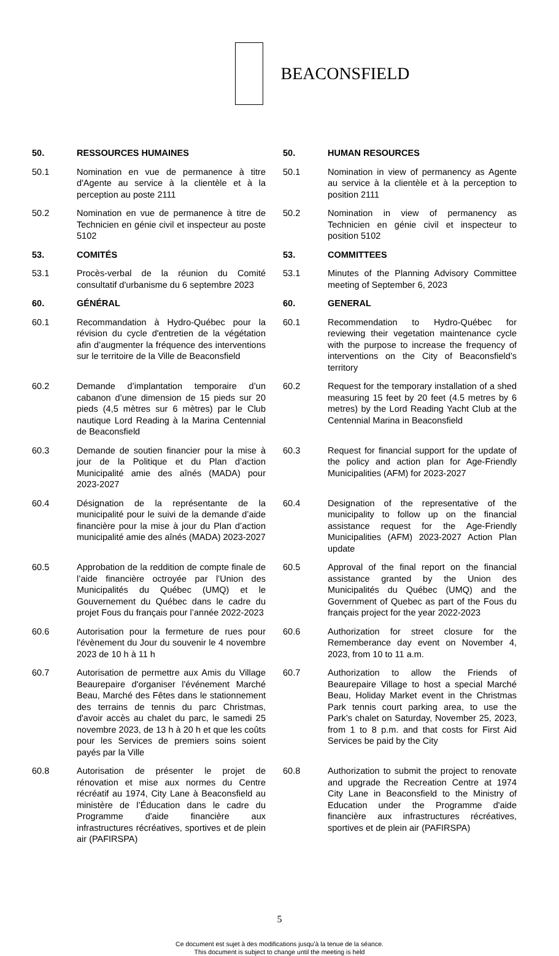BEACONSFIELD
| 50. | RESSOURCES HUMAINES | 50. | HUMAN RESOURCES |
| 50.1 | Nomination en vue de permanence à titre d'Agente au service à la clientèle et à la perception au poste 2111 | 50.1 | Nomination in view of permanency as Agente au service à la clientèle et à la perception to position 2111 |
| 50.2 | Nomination en vue de permanence à titre de Technicien en génie civil et inspecteur au poste 5102 | 50.2 | Nomination in view of permanency as Technicien en génie civil et inspecteur to position 5102 |
| 53. | COMITÉS | 53. | COMMITTEES |
| 53.1 | Procès-verbal de la réunion du Comité consultatif d'urbanisme du 6 septembre 2023 | 53.1 | Minutes of the Planning Advisory Committee meeting of September 6, 2023 |
| 60. | GÉNÉRAL | 60. | GENERAL |
| 60.1 | Recommandation à Hydro-Québec pour la révision du cycle d'entretien de la végétation afin d’augmenter la fréquence des interventions sur le territoire de la Ville de Beaconsfield | 60.1 | Recommendation to Hydro-Québec for reviewing their vegetation maintenance cycle with the purpose to increase the frequency of interventions on the City of Beaconsfield’s territory |
| 60.2 | Demande d’implantation temporaire d’un cabanon d’une dimension de 15 pieds sur 20 pieds (4,5 mètres sur 6 mètres) par le Club nautique Lord Reading à la Marina Centennial de Beaconsfield | 60.2 | Request for the temporary installation of a shed measuring 15 feet by 20 feet (4.5 metres by 6 metres) by the Lord Reading Yacht Club at the Centennial Marina in Beaconsfield |
| 60.3 | Demande de soutien financier pour la mise à jour de la Politique et du Plan d’action Municipalité amie des aînés (MADA) pour 2023-2027 | 60.3 | Request for financial support for the update of the policy and action plan for Age-Friendly Municipalities (AFM) for 2023-2027 |
| 60.4 | Désignation de la représentante de la municipalité pour le suivi de la demande d’aide financière pour la mise à jour du Plan d’action municipalité amie des aînés (MADA) 2023-2027 | 60.4 | Designation of the representative of the municipality to follow up on the financial assistance request for the Age-Friendly Municipalities (AFM) 2023-2027 Action Plan update |
| 60.5 | Approbation de la reddition de compte finale de l’aide financière octroyée par l’Union des Municipalités du Québec (UMQ) et le Gouvernement du Québec dans le cadre du projet Fous du français pour l’année 2022-2023 | 60.5 | Approval of the final report on the financial assistance granted by the Union des Municipalités du Québec (UMQ) and the Government of Quebec as part of the Fous du français project for the year 2022-2023 |
| 60.6 | Autorisation pour la fermeture de rues pour l'évènement du Jour du souvenir le 4 novembre 2023 de 10 h à 11 h | 60.6 | Authorization for street closure for the Rememberance day event on November 4, 2023, from 10 to 11 a.m. |
| 60.7 | Autorisation de permettre aux Amis du Village Beaurepaire d'organiser l'événement Marché Beau, Marché des Fêtes dans le stationnement des terrains de tennis du parc Christmas, d'avoir accès au chalet du parc, le samedi 25 novembre 2023, de 13 h à 20 h et que les coûts pour les Services de premiers soins soient payés par la Ville | 60.7 | Authorization to allow the Friends of Beaurepaire Village to host a special Marché Beau, Holiday Market event in the Christmas Park tennis court parking area, to use the Park’s chalet on Saturday, November 25, 2023, from 1 to 8 p.m. and that costs for First Aid Services be paid by the City |
| 60.8 | Autorisation de présenter le projet de rénovation et mise aux normes du Centre récréatif au 1974, City Lane à Beaconsfield au ministère de l’Éducation dans le cadre du Programme d'aide financière aux infrastructures récréatives, sportives et de plein air (PAFIRSPA) | 60.8 | Authorization to submit the project to renovate and upgrade the Recreation Centre at 1974 City Lane in Beaconsfield to the Ministry of Education under the Programme d'aide financière aux infrastructures récréatives, sportives et de plein air (PAFIRSPA) |
5
Ce document est sujet à des modifications jusqu'à la tenue de la séance.
This document is subject to change until the meeting is held